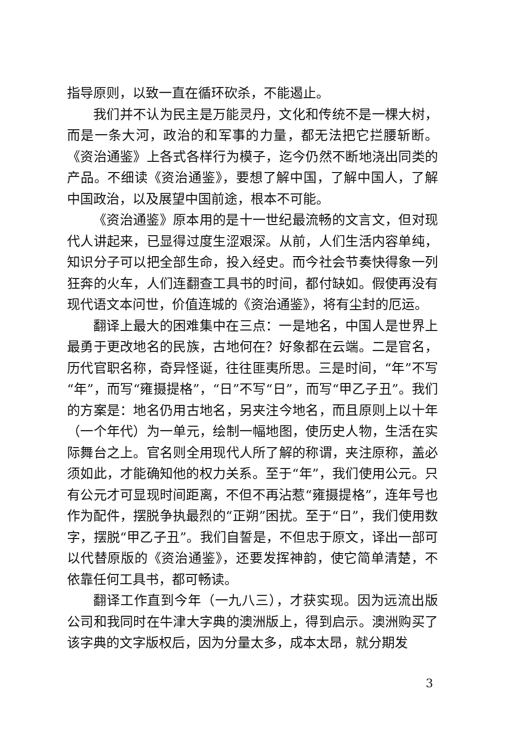指导原则，以致一直在循环砍杀，不能遏止。
我们并不认为民主是万能灵丹，文化和传统不是一棵大树，而是一条大河，政治的和军事的力量，都无法把它拦腰斩断。《资治通鉴》上各式各样行为模子，迄今仍然不断地浇出同类的产品。不细读《资治通鉴》，要想了解中国，了解中国人，了解中国政治，以及展望中国前途，根本不可能。
《资治通鉴》原本用的是十一世纪最流畅的文言文，但对现代人讲起来，已显得过度生涩艰深。从前，人们生活内容单纯，知识分子可以把全部生命，投入经史。而今社会节奏快得象一列狂奔的火车，人们连翻查工具书的时间，都付缺如。假使再没有现代语文本问世，价值连城的《资治通鉴》，将有尘封的厄运。
翻译上最大的困难集中在三点：一是地名，中国人是世界上最勇于更改地名的民族，古地何在？好象都在云端。二是官名，历代官职名称，奇异怪诞，往往匪夷所思。三是时间，“年”不写“年”，而写“雍摄提格”，“日”不写“日”，而写“甲乙子丑”。我们的方案是：地名仍用古地名，另夹注今地名，而且原则上以十年（一个年代）为一单元，绘制一幅地图，使历史人物，生活在实际舞台之上。官名则全用现代人所了解的称谓，夹注原称，盖必须如此，才能确知他的权力关系。至于“年”，我们使用公元。只有公元才可显现时间距离，不但不再沾惹“雍摄提格”，连年号也作为配件，摆脱争执最烈的“正朔”困扰。至于“日”，我们使用数字，摆脱“甲乙子丑”。我们自誓是，不但忠于原文，译出一部可以代替原版的《资治通鉴》，还要发挥神韵，使它简单清楚，不依靠任何工具书，都可畅读。
翻译工作直到今年（一九八三），才获实现。因为远流出版公司和我同时在牛津大字典的澳洲版上，得到启示。澳洲购买了该字典的文字版权后，因为分量太多，成本太昂，就分期发
3